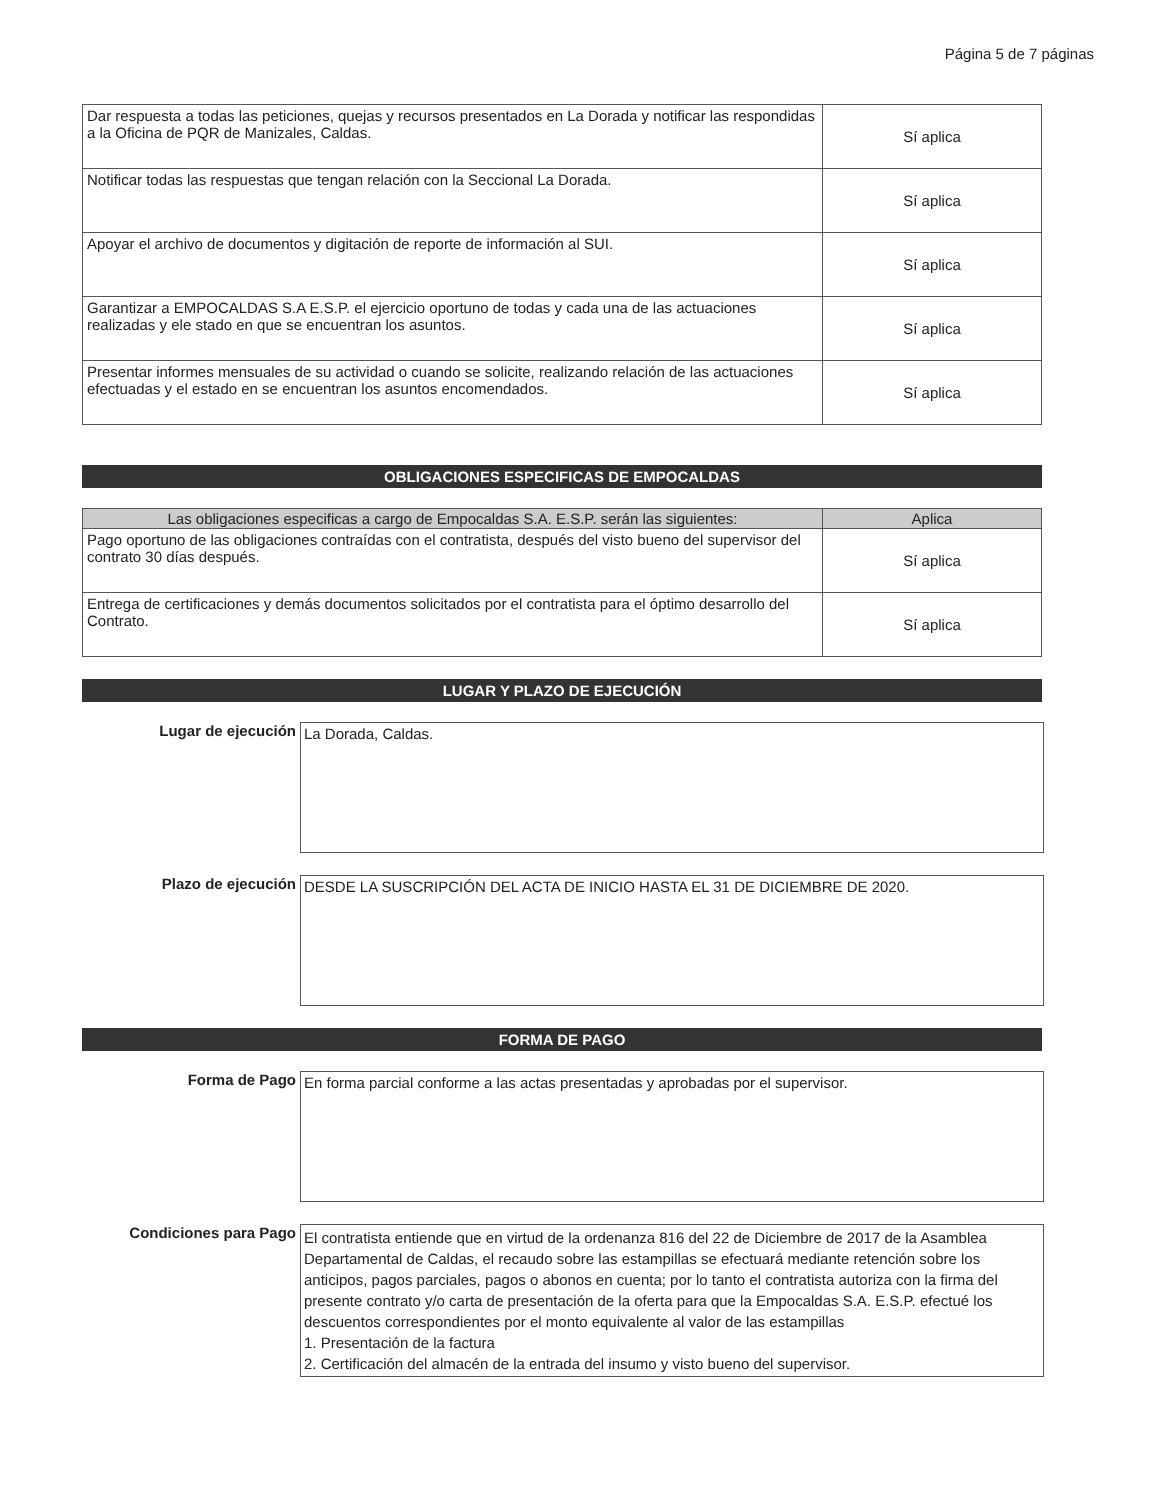Página 5 de 7 páginas
| Dar respuesta a todas las peticiones, quejas y recursos presentados en La Dorada y notificar las respondidas a la Oficina de PQR de Manizales, Caldas. | Sí aplica |
| Notificar todas las respuestas que tengan relación con la Seccional La Dorada. | Sí aplica |
| Apoyar el archivo de documentos y digitación de reporte de información al SUI. | Sí aplica |
| Garantizar a EMPOCALDAS S.A E.S.P. el ejercicio oportuno de todas y cada una de las actuaciones realizadas y ele stado en que se encuentran los asuntos. | Sí aplica |
| Presentar informes mensuales de su actividad o cuando se solicite, realizando relación de las actuaciones efectuadas y el estado en se encuentran los asuntos encomendados. | Sí aplica |
OBLIGACIONES ESPECIFICAS DE EMPOCALDAS
| Las obligaciones especificas a cargo de Empocaldas S.A. E.S.P. serán las siguientes: | Aplica |
| --- | --- |
| Pago oportuno de las obligaciones contraídas con el contratista, después del visto bueno del supervisor del contrato 30 días después. | Sí aplica |
| Entrega de certificaciones y demás documentos solicitados por el contratista para el óptimo desarrollo del Contrato. | Sí aplica |
LUGAR Y PLAZO DE EJECUCIÓN
Lugar de ejecución
La Dorada, Caldas.
Plazo de ejecución
DESDE LA SUSCRIPCIÓN DEL ACTA DE INICIO HASTA EL 31 DE DICIEMBRE DE 2020.
FORMA DE PAGO
Forma de Pago
En forma parcial conforme a las actas presentadas y aprobadas por el supervisor.
Condiciones para Pago
El contratista entiende que en virtud de la ordenanza 816 del 22 de Diciembre de 2017 de la Asamblea Departamental de Caldas, el recaudo sobre las estampillas se efectuará mediante retención sobre los anticipos, pagos parciales, pagos o abonos en cuenta; por lo tanto el contratista autoriza con la firma del presente contrato y/o carta de presentación de la oferta para que la Empocaldas S.A. E.S.P. efectué los descuentos correspondientes por el monto equivalente al valor de las estampillas
1. Presentación de la factura
2. Certificación del almacén de la entrada del insumo y visto bueno del supervisor.